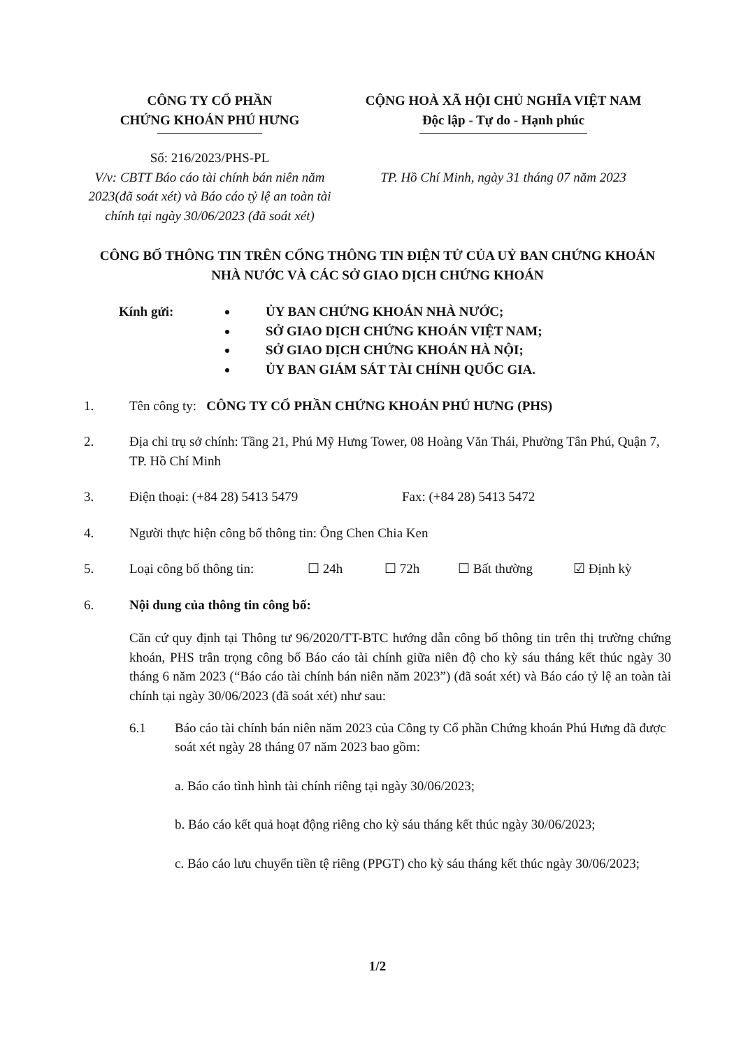CÔNG TY CỔ PHẦN
CHỨNG KHOÁN PHÚ HƯNG
Số: 216/2023/PHS-PL
V/v: CBTT Báo cáo tài chính bán niên năm 2023(đã soát xét) và Báo cáo tỷ lệ an toàn tài chính tại ngày 30/06/2023 (đã soát xét)
CỘNG HOÀ XÃ HỘI CHỦ NGHĨA VIỆT NAM
Độc lập - Tự do - Hạnh phúc
TP. Hồ Chí Minh, ngày 31 tháng 07 năm 2023
CÔNG BỐ THÔNG TIN TRÊN CỔNG THÔNG TIN ĐIỆN TỬ CỦA UỶ BAN CHỨNG KHOÁN NHÀ NƯỚC VÀ CÁC SỞ GIAO DỊCH CHỨNG KHOÁN
Kính gửi: ỦY BAN CHỨNG KHOÁN NHÀ NƯỚC;
SỞ GIAO DỊCH CHỨNG KHOÁN VIỆT NAM;
SỞ GIAO DỊCH CHỨNG KHOÁN HÀ NỘI;
ỦY BAN GIÁM SÁT TÀI CHÍNH QUỐC GIA.
1. Tên công ty: CÔNG TY CỔ PHẦN CHỨNG KHOÁN PHÚ HƯNG (PHS)
2. Địa chỉ trụ sở chính: Tầng 21, Phú Mỹ Hưng Tower, 08 Hoàng Văn Thái, Phường Tân Phú, Quận 7, TP. Hồ Chí Minh
3. Điện thoại: (+84 28) 5413 5479 Fax: (+84 28) 5413 5472
4. Người thực hiện công bố thông tin: Ông Chen Chia Ken
5. Loại công bố thông tin:
☐ 24h ☐ 72h ☐ Bất thường ☑ Định kỳ
6. Nội dung của thông tin công bố:
Căn cứ quy định tại Thông tư 96/2020/TT-BTC hướng dẫn công bố thông tin trên thị trường chứng khoán, PHS trân trọng công bố Báo cáo tài chính giữa niên độ cho kỳ sáu tháng kết thúc ngày 30 tháng 6 năm 2023 (“Báo cáo tài chính bán niên năm 2023”) (đã soát xét) và Báo cáo tỷ lệ an toàn tài chính tại ngày 30/06/2023 (đã soát xét) như sau:
6.1 Báo cáo tài chính bán niên năm 2023 của Công ty Cổ phần Chứng khoán Phú Hưng đã được soát xét ngày 28 tháng 07 năm 2023 bao gồm:
a. Báo cáo tình hình tài chính riêng tại ngày 30/06/2023;
b. Báo cáo kết quả hoạt động riêng cho kỳ sáu tháng kết thúc ngày 30/06/2023;
c. Báo cáo lưu chuyển tiền tệ riêng (PPGT) cho kỳ sáu tháng kết thúc ngày 30/06/2023;
1/2